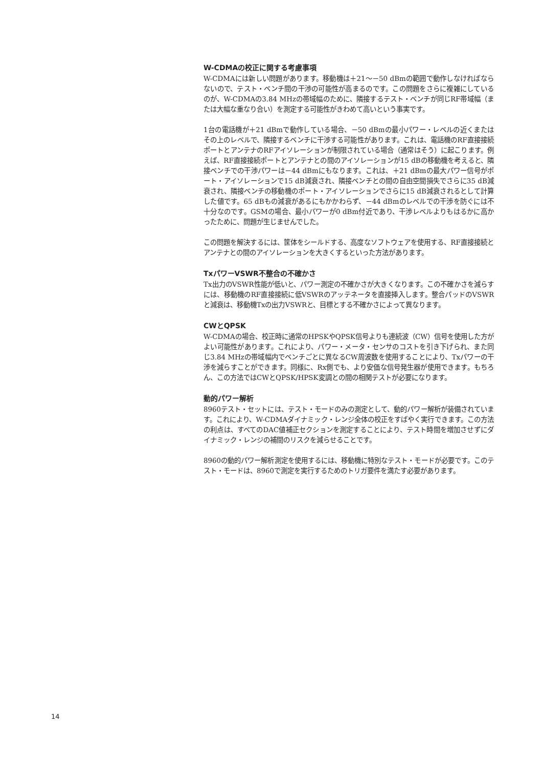W-CDMAの校正に関する考慮事項
W-CDMAには新しい問題があります。移動機は＋21～－50 dBmの範囲で動作しなければならないので、テスト・ベンチ間の干渉の可能性が高まるのです。この問題をさらに複雑にしているのが、W-CDMAの3.84 MHzの帯域幅のために、隣接するテスト・ベンチが同じRF帯域幅（または大幅な重なり合い）を測定する可能性がきわめて高いという事実です。
1台の電話機が＋21 dBmで動作している場合、－50 dBmの最小パワー・レベルの近くまたはその上のレベルで、隣接するベンチに干渉する可能性があります。これは、電話機のRF直接接続ポートとアンテナのRFアイソレーションが制限されている場合（通常はそう）に起こります。例えば、RF直接接続ポートとアンテナとの間のアイソレーションが15 dBの移動機を考えると、隣接ベンチでの干渉パワーは－44 dBmにもなります。これは、＋21 dBmの最大パワー信号がポート・アイソレーションで15 dB減衰され、隣接ベンチとの間の自由空間損失でさらに35 dB減衰され、隣接ベンチの移動機のポート・アイソレーションでさらに15 dB減衰されるとして計算した値です。65 dBもの減衰があるにもかかわらず、－44 dBmのレベルでの干渉を防ぐには不十分なのです。GSMの場合、最小パワーが0 dBm付近であり、干渉レベルよりもはるかに高かったために、問題が生じませんでした。
この問題を解決するには、筐体をシールドする、高度なソフトウェアを使用する、RF直接接続とアンテナとの間のアイソレーションを大きくするといった方法があります。
TxパワーVSWR不整合の不確かさ
Tx出力のVSWR性能が低いと、パワー測定の不確かさが大きくなります。この不確かさを減らすには、移動機のRF直接接続に低VSWRのアッテネータを直接挿入します。整合パッドのVSWRと減衰は、移動機Txの出力VSWRと、目標とする不確かさによって異なります。
CWとQPSK
W-CDMAの場合、校正時に通常のHPSKやQPSK信号よりも連続波（CW）信号を使用した方がよい可能性があります。これにより、パワー・メータ・センサのコストを引き下げられ、また同じ3.84 MHzの帯域幅内でベンチごとに異なるCW周波数を使用することにより、Txパワーの干渉を減らすことができます。同様に、Rx側でも、より安価な信号発生器が使用できます。もちろん、この方法ではCWとQPSK/HPSK変調との間の相関テストが必要になります。
動的パワー解析
8960テスト・セットには、テスト・モードのみの測定として、動的パワー解析が装備されています。これにより、W-CDMAダイナミック・レンジ全体の校正をすばやく実行できます。この方法の利点は、すべてのDAC値補正セクションを測定することにより、テスト時間を増加させずにダイナミック・レンジの補間のリスクを減らせることです。
8960の動的パワー解析測定を使用するには、移動機に特別なテスト・モードが必要です。このテスト・モードは、8960で測定を実行するためのトリガ要件を満たす必要があります。
14